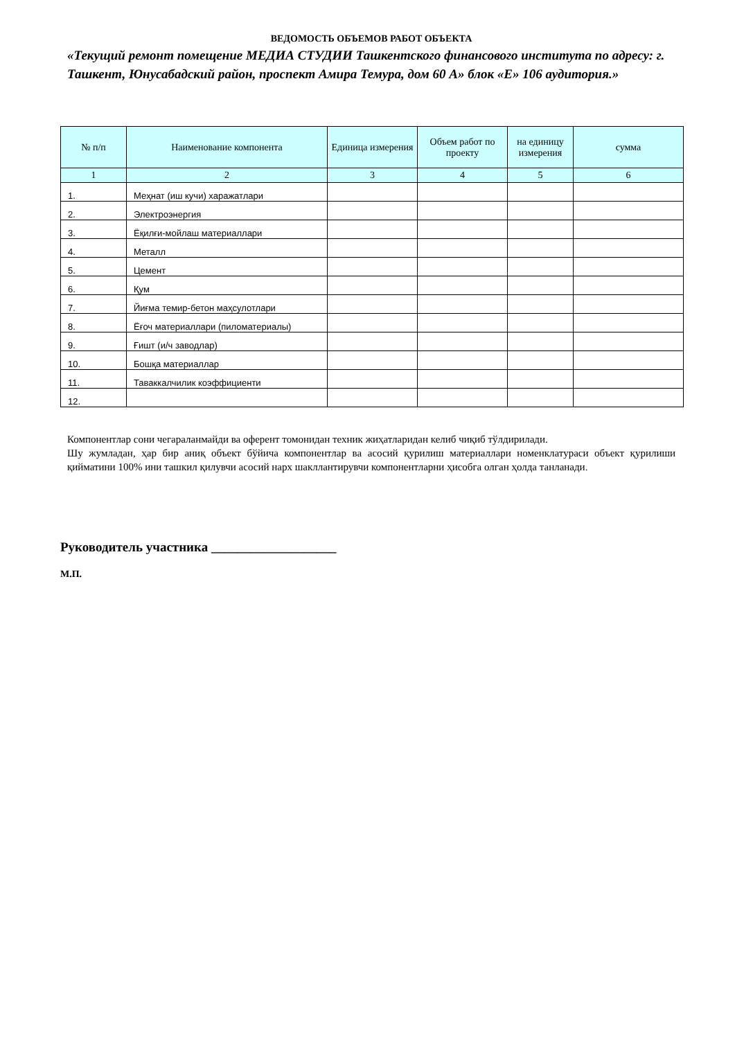ВЕДОМОСТЬ ОБЪЕМОВ РАБОТ ОБЪЕКТА
«Текущий ремонт помещение МЕДИА СТУДИИ Ташкентского финансового института по адресу: г. Ташкент, Юнусабадский район, проспект Амира Темура, дом 60 А» блок «Е» 106 аудитория.»
| № п/п | Наименование компонента | Единица измерения | Объем работ по проекту | на единицу измерения | сумма |
| --- | --- | --- | --- | --- | --- |
| 1 | 2 | 3 | 4 | 5 | 6 |
| 1. | Меҳнат (иш кучи) харажатлари | | | | |
| 2. | Электроэнергия | | | | |
| 3. | Ёқилғи-мойлаш материаллари | | | | |
| 4. | Металл | | | | |
| 5. | Цемент | | | | |
| 6. | Қум | | | | |
| 7. | Йиғма темир-бетон маҳсулотлари | | | | |
| 8. | Ёғоч материаллари (пиломатериалы) | | | | |
| 9. | Ғишт (и/ч заводлар) | | | | |
| 10. | Бошқа материаллар | | | | |
| 11. | Таваккалчилик коэффициенти | | | | |
| 12. | | | | | |
Компонентлар сони чегараланмайди ва оферент томонидан техник жиҳатларидан келиб чиқиб тўлдирилади.
Шу жумладан, ҳар бир аниқ объект бўйича компонентлар ва асосий қурилиш материаллари номенклатураси объект қурилиши қийматини 100% ини ташкил қилувчи асосий нарх шакллантирувчи компонентларни ҳисобга олган ҳолда танланади.
Руководитель участника ___________________
М.П.